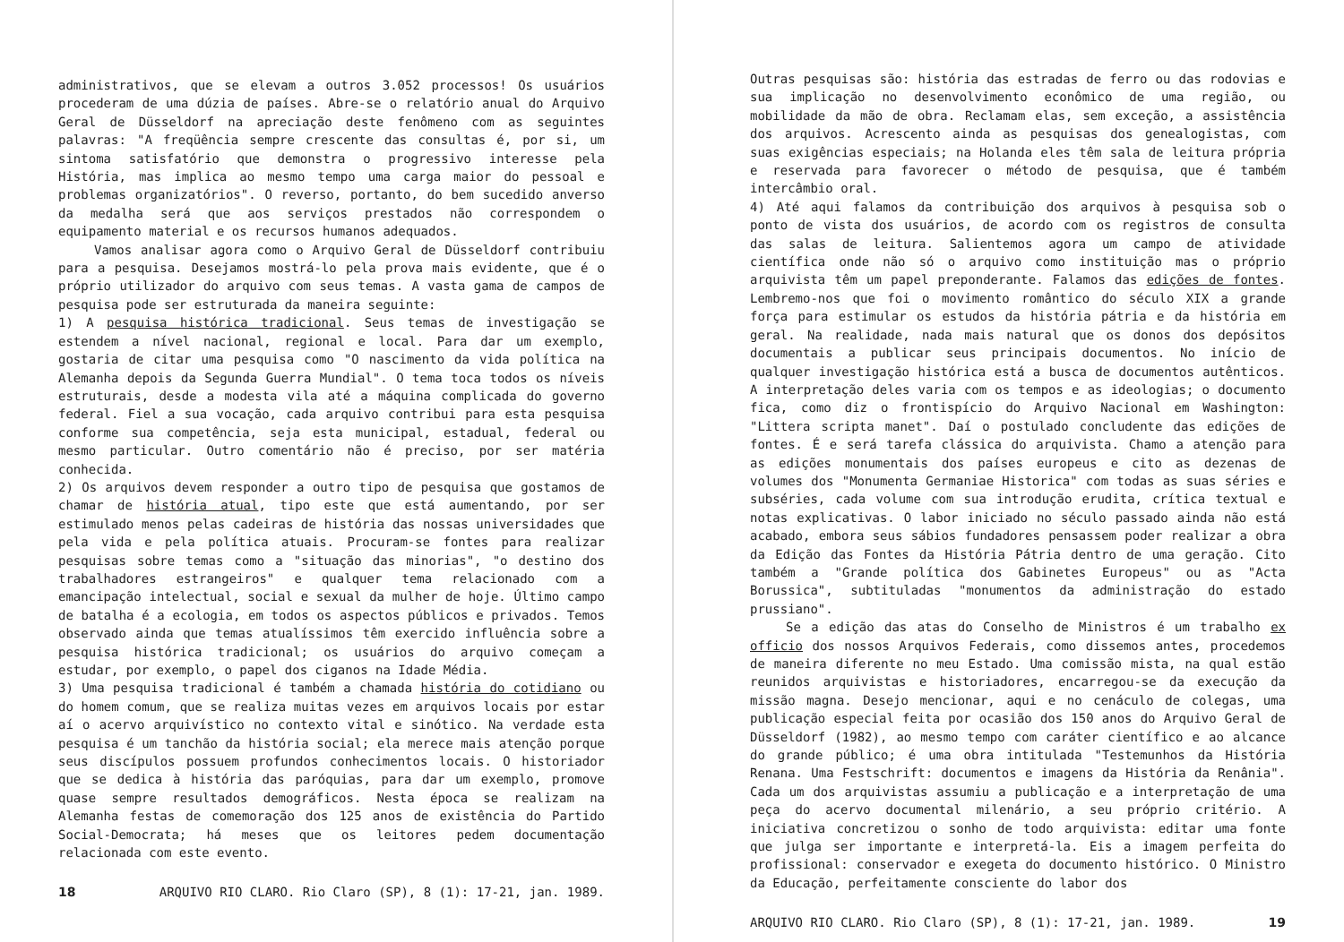administrativos, que se elevam a outros 3.052 processos! Os usuários procederam de uma dúzia de países. Abre-se o relatório anual do Arquivo Geral de Düsseldorf na apreciação deste fenômeno com as seguintes palavras: "A freqüência sempre crescente das consultas é, por si, um sintoma satisfatório que demonstra o progressivo interesse pela História, mas implica ao mesmo tempo uma carga maior do pessoal e problemas organizatórios". O reverso, portanto, do bem sucedido anverso da medalha será que aos serviços prestados não correspondem o equipamento material e os recursos humanos adequados.
Vamos analisar agora como o Arquivo Geral de Düsseldorf contribuiu para a pesquisa. Desejamos mostrá-lo pela prova mais evidente, que é o próprio utilizador do arquivo com seus temas. A vasta gama de campos de pesquisa pode ser estruturada da maneira seguinte:
1) A pesquisa histórica tradicional. Seus temas de investigação se estendem a nível nacional, regional e local. Para dar um exemplo, gostaria de citar uma pesquisa como "O nascimento da vida política na Alemanha depois da Segunda Guerra Mundial". O tema toca todos os níveis estruturais, desde a modesta vila até a máquina complicada do governo federal. Fiel a sua vocação, cada arquivo contribui para esta pesquisa conforme sua competência, seja esta municipal, estadual, federal ou mesmo particular. Outro comentário não é preciso, por ser matéria conhecida.
2) Os arquivos devem responder a outro tipo de pesquisa que gostamos de chamar de história atual, tipo este que está aumentando, por ser estimulado menos pelas cadeiras de história das nossas universidades que pela vida e pela política atuais. Procuram-se fontes para realizar pesquisas sobre temas como a "situação das minorias", "o destino dos trabalhadores estrangeiros" e qualquer tema relacionado com a emancipação intelectual, social e sexual da mulher de hoje. Último campo de batalha é a ecologia, em todos os aspectos públicos e privados. Temos observado ainda que temas atualíssimos têm exercido influência sobre a pesquisa histórica tradicional; os usuários do arquivo começam a estudar, por exemplo, o papel dos ciganos na Idade Média.
3) Uma pesquisa tradicional é também a chamada história do cotidiano ou do homem comum, que se realiza muitas vezes em arquivos locais por estar aí o acervo arquivístico no contexto vital e sinótico. Na verdade esta pesquisa é um tanchão da história social; ela merece mais atenção porque seus discípulos possuem profundos conhecimentos locais. O historiador que se dedica à história das paróquias, para dar um exemplo, promove quase sempre resultados demográficos. Nesta época se realizam na Alemanha festas de comemoração dos 125 anos de existência do Partido Social-Democrata; há meses que os leitores pedem documentação relacionada com este evento.
18 ARQUIVO RIO CLARO. Rio Claro (SP), 8 (1): 17-21, jan. 1989.
Outras pesquisas são: história das estradas de ferro ou das rodovias e sua implicação no desenvolvimento econômico de uma região, ou mobilidade da mão de obra. Reclamam elas, sem exceção, a assistência dos arquivos. Acrescento ainda as pesquisas dos genealogistas, com suas exigências especiais; na Holanda eles têm sala de leitura própria e reservada para favorecer o método de pesquisa, que é também intercâmbio oral.
4) Até aqui falamos da contribuição dos arquivos à pesquisa sob o ponto de vista dos usuários, de acordo com os registros de consulta das salas de leitura. Salientemos agora um campo de atividade científica onde não só o arquivo como instituição mas o próprio arquivista têm um papel preponderante. Falamos das edições de fontes. Lembremo-nos que foi o movimento romântico do século XIX a grande força para estimular os estudos da história pátria e da história em geral. Na realidade, nada mais natural que os donos dos depósitos documentais a publicar seus principais documentos. No início de qualquer investigação histórica está a busca de documentos autênticos. A interpretação deles varia com os tempos e as ideologias; o documento fica, como diz o frontispício do Arquivo Nacional em Washington: "Littera scripta manet". Daí o postulado concludente das edições de fontes. É e será tarefa clássica do arquivista. Chamo a atenção para as edições monumentais dos países europeus e cito as dezenas de volumes dos "Monumenta Germaniae Historica" com todas as suas séries e subséries, cada volume com sua introdução erudita, crítica textual e notas explicativas. O labor iniciado no século passado ainda não está acabado, embora seus sábios fundadores pensassem poder realizar a obra da Edição das Fontes da História Pátria dentro de uma geração. Cito também a "Grande política dos Gabinetes Europeus" ou as "Acta Borussica", subtituladas "monumentos da administração do estado prussiano".
Se a edição das atas do Conselho de Ministros é um trabalho ex officio dos nossos Arquivos Federais, como dissemos antes, procedemos de maneira diferente no meu Estado. Uma comissão mista, na qual estão reunidos arquivistas e historiadores, encarregou-se da execução da missão magna. Desejo mencionar, aqui e no cenáculo de colegas, uma publicação especial feita por ocasião dos 150 anos do Arquivo Geral de Düsseldorf (1982), ao mesmo tempo com caráter científico e ao alcance do grande público; é uma obra intitulada "Testemunhos da História Renana. Uma Festschrift: documentos e imagens da História da Renânia". Cada um dos arquivistas assumiu a publicação e a interpretação de uma peça do acervo documental milenário, a seu próprio critério. A iniciativa concretizou o sonho de todo arquivista: editar uma fonte que julga ser importante e interpretá-la. Eis a imagem perfeita do profissional: conservador e exegeta do documento histórico. O Ministro da Educação, perfeitamente consciente do labor dos
ARQUIVO RIO CLARO. Rio Claro (SP), 8 (1): 17-21, jan. 1989. 19